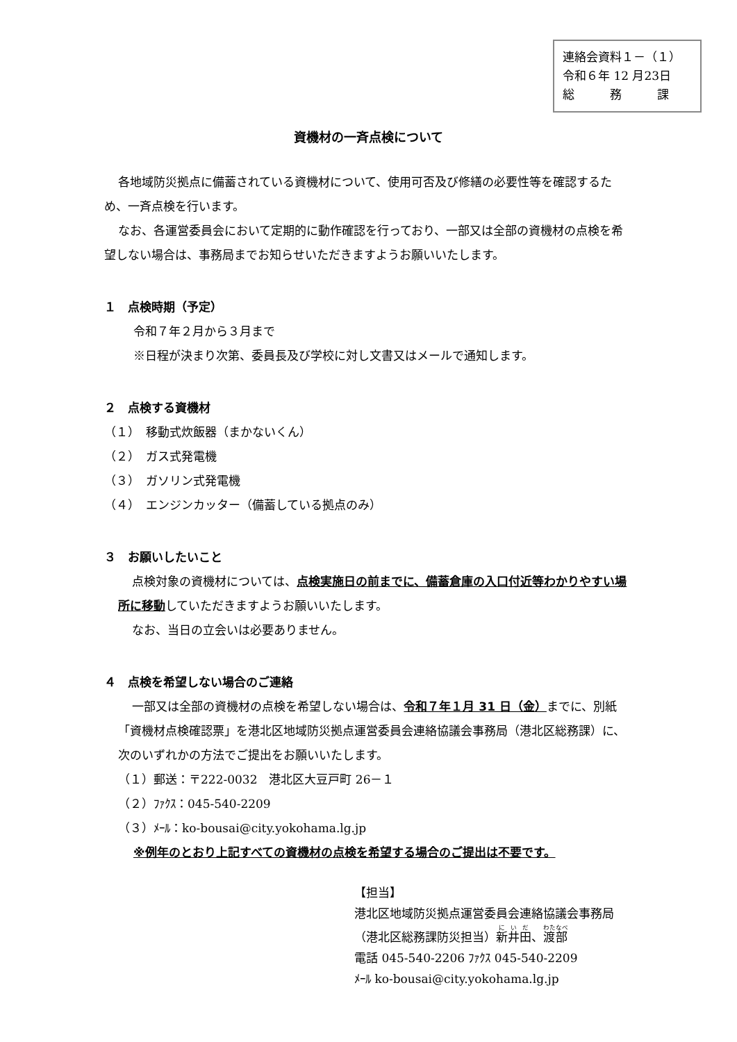連絡会資料１－（１）
令和６年 12 月23日
総　　　務　　　課
資機材の一斉点検について
各地域防災拠点に備蓄されている資機材について、使用可否及び修繕の必要性等を確認するため、一斉点検を行います。
なお、各運営委員会において定期的に動作確認を行っており、一部又は全部の資機材の点検を希望しない場合は、事務局までお知らせいただきますようお願いいたします。
１　点検時期（予定）
令和７年２月から３月まで
※日程が決まり次第、委員長及び学校に対し文書又はメールで通知します。
２　点検する資機材
（１）　移動式炊飯器（まかないくん）
（２）　ガス式発電機
（３）　ガソリン式発電機
（４）　エンジンカッター（備蓄している拠点のみ）
３　お願いしたいこと
点検対象の資機材については、点検実施日の前までに、備蓄倉庫の入口付近等わかりやすい場所に移動していただきますようお願いいたします。
なお、当日の立会いは必要ありません。
４　点検を希望しない場合のご連絡
一部又は全部の資機材の点検を希望しない場合は、令和７年１月 31 日（金）までに、別紙「資機材点検確認票」を港北区地域防災拠点運営委員会連絡協議会事務局（港北区総務課）に、次のいずれかの方法でご提出をお願いいたします。
（１）郵送：〒222-0032　港北区大豆戸町 26－１
（２）ﾌｧｸｽ：045-540-2209
（３）ﾒｰﾙ：ko-bousai@city.yokohama.lg.jp
※例年のとおり上記すべての資機材の点検を希望する場合のご提出は不要です。
【担当】
港北区地域防災拠点運営委員会連絡協議会事務局
（港北区総務課防災担当）新井田、渡部
電話 045-540-2206 ﾌｧｸｽ 045-540-2209
ﾒｰﾙ ko-bousai@city.yokohama.lg.jp